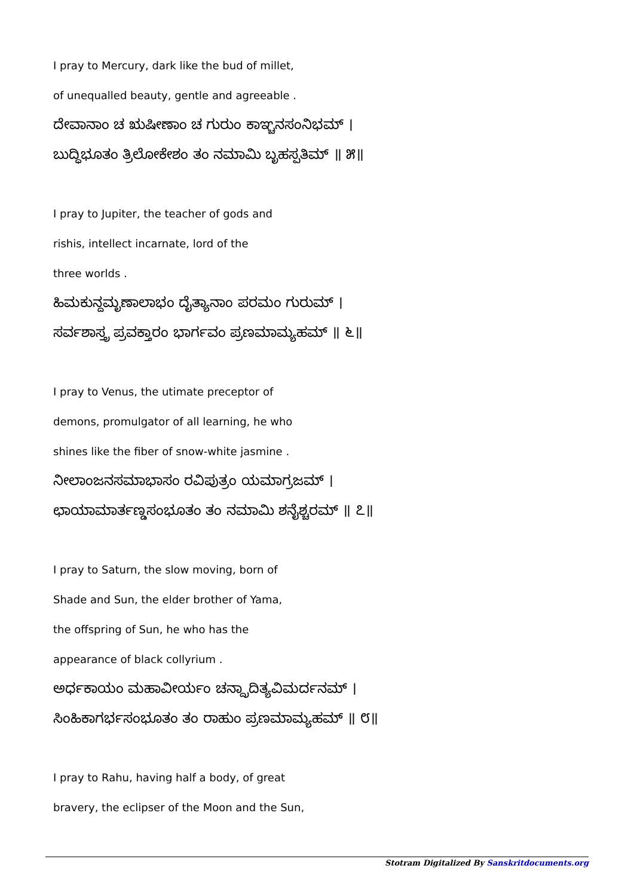I pray to Mercury, dark like the bud of millet,
of unequalled beauty, gentle and agreeable .
ದೇವಾನಾಂ ಚ ಋಷೀಣಾಂ ಚ ಗುರುಂ ಕಾಞ್ಚನಸಂನಿಭಮ್ ।
ಬುದ್ಧಿಭೂತಂ ತ್ರಿಲೋಕೇಶಂ ತಂ ನಮಾಮಿ ಬೃಹಸ್ಪತಿಮ್ ॥ ೫॥
I pray to Jupiter, the teacher of gods and
rishis, intellect incarnate, lord of the
three worlds .
ಹಿಮಕುನ್ದಮೃಣಾಲಾಭಂ ದೈತ್ಯಾನಾಂ ಪರಮಂ ಗುರುಮ್ ।
ಸರ್ವಶಾಸ್ತ್ರ ಪ್ರವಕ್ತಾರಂ ಭಾರ್ಗವಂ ಪ್ರಣಮಾಮ್ಯಹಮ್ ॥ ೬॥
I pray to Venus, the utimate preceptor of
demons, promulgator of all learning, he who
shines like the fiber of snow-white jasmine .
ನೀಲಾಂಜನಸಮಾಭಾಸಂ ರವಿಪುತ್ರಂ ಯಮಾಗ್ರಜಮ್ ।
ಛಾಯಾಮಾರ್ತಣ್ಡಸಂಭೂತಂ ತಂ ನಮಾಮಿ ಶನೈಶ್ಚರಮ್ ॥ ೭॥
I pray to Saturn, the slow moving, born of
Shade and Sun, the elder brother of Yama,
the offspring of Sun, he who has the
appearance of black collyrium .
ಅರ್ಧಕಾಯಂ ಮಹಾವೀರ್ಯಂ ಚನ್ದ್ರಾದಿತ್ಯವಿಮರ್ದನಮ್ ।
ಸಿಂಹಿಕಾಗರ್ಭಸಂಭೂತಂ ತಂ ರಾಹುಂ ಪ್ರಣಮಾಮ್ಯಹಮ್ ॥ ೮॥
I pray to Rahu, having half a body, of great
bravery, the eclipser of the Moon and the Sun,
Stotram Digitalized By Sanskritdocuments.org